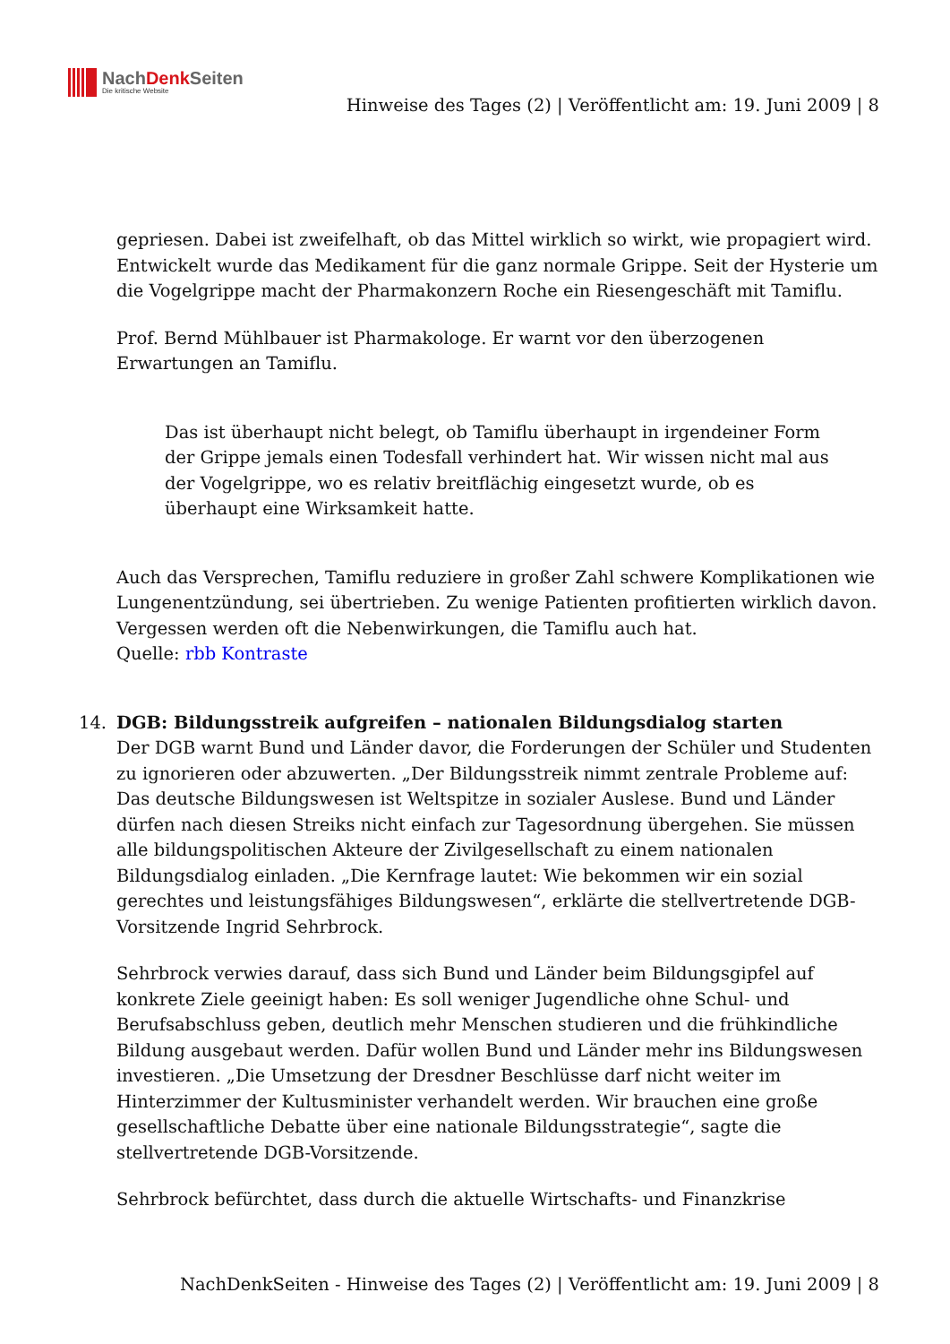NachDenk Seiten
Die kritische Website
Hinweise des Tages (2) | Veröffentlicht am: 19. Juni 2009 | 8
gepriesen. Dabei ist zweifelhaft, ob das Mittel wirklich so wirkt, wie propagiert wird. Entwickelt wurde das Medikament für die ganz normale Grippe. Seit der Hysterie um die Vogelgrippe macht der Pharmakonzern Roche ein Riesengeschäft mit Tamiflu.
Prof. Bernd Mühlbauer ist Pharmakologe. Er warnt vor den überzogenen Erwartungen an Tamiflu.
Das ist überhaupt nicht belegt, ob Tamiflu überhaupt in irgendeiner Form der Grippe jemals einen Todesfall verhindert hat. Wir wissen nicht mal aus der Vogelgrippe, wo es relativ breitflächig eingesetzt wurde, ob es überhaupt eine Wirksamkeit hatte.
Auch das Versprechen, Tamiflu reduziere in großer Zahl schwere Komplikationen wie Lungenentzündung, sei übertrieben. Zu wenige Patienten profitierten wirklich davon. Vergessen werden oft die Nebenwirkungen, die Tamiflu auch hat.
Quelle: rbb Kontraste
14. DGB: Bildungsstreik aufgreifen – nationalen Bildungsdialog starten
Der DGB warnt Bund und Länder davor, die Forderungen der Schüler und Studenten zu ignorieren oder abzuwerten. „Der Bildungsstreik nimmt zentrale Probleme auf: Das deutsche Bildungswesen ist Weltspitze in sozialer Auslese. Bund und Länder dürfen nach diesen Streiks nicht einfach zur Tagesordnung übergehen. Sie müssen alle bildungspolitischen Akteure der Zivilgesellschaft zu einem nationalen Bildungsdialog einladen. „Die Kernfrage lautet: Wie bekommen wir ein sozial gerechtes und leistungsfähiges Bildungswesen“, erklärte die stellvertretende DGB-Vorsitzende Ingrid Sehrbrock.
Sehrbrock verwies darauf, dass sich Bund und Länder beim Bildungsgipfel auf konkrete Ziele geeinigt haben: Es soll weniger Jugendliche ohne Schul- und Berufsabschluss geben, deutlich mehr Menschen studieren und die frühkindliche Bildung ausgebaut werden. Dafür wollen Bund und Länder mehr ins Bildungswesen investieren. „Die Umsetzung der Dresdner Beschlüsse darf nicht weiter im Hinterzimmer der Kultusminister verhandelt werden. Wir brauchen eine große gesellschaftliche Debatte über eine nationale Bildungsstrategie“, sagte die stellvertretende DGB-Vorsitzende.
Sehrbrock befürchtet, dass durch die aktuelle Wirtschafts- und Finanzkrise
NachDenkSeiten - Hinweise des Tages (2) | Veröffentlicht am: 19. Juni 2009 | 8